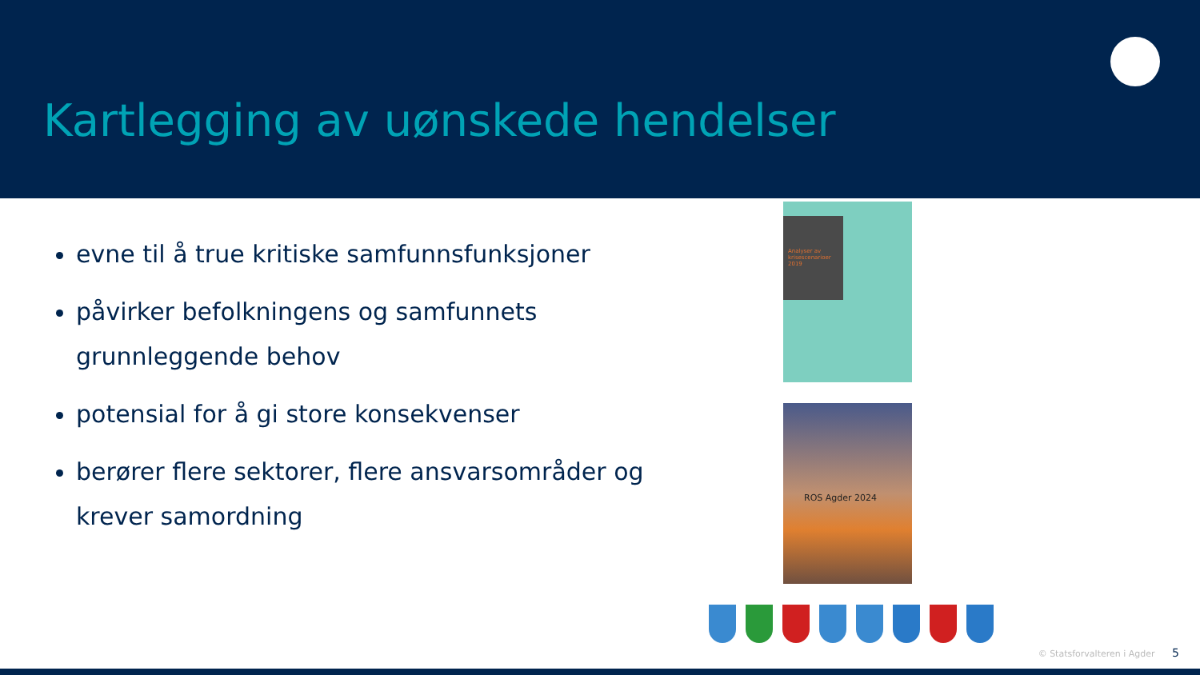Kartlegging av uønskede hendelser
evne til å true kritiske samfunnsfunksjoner
påvirker befolkningens og samfunnets grunnleggende behov
potensial for å gi store konsekvenser
berører flere sektorer, flere ansvarsområder og krever samordning
Analyser av krisescenarioer 2019
ROS Agder 2024
© Statsforvalteren i Agder 5